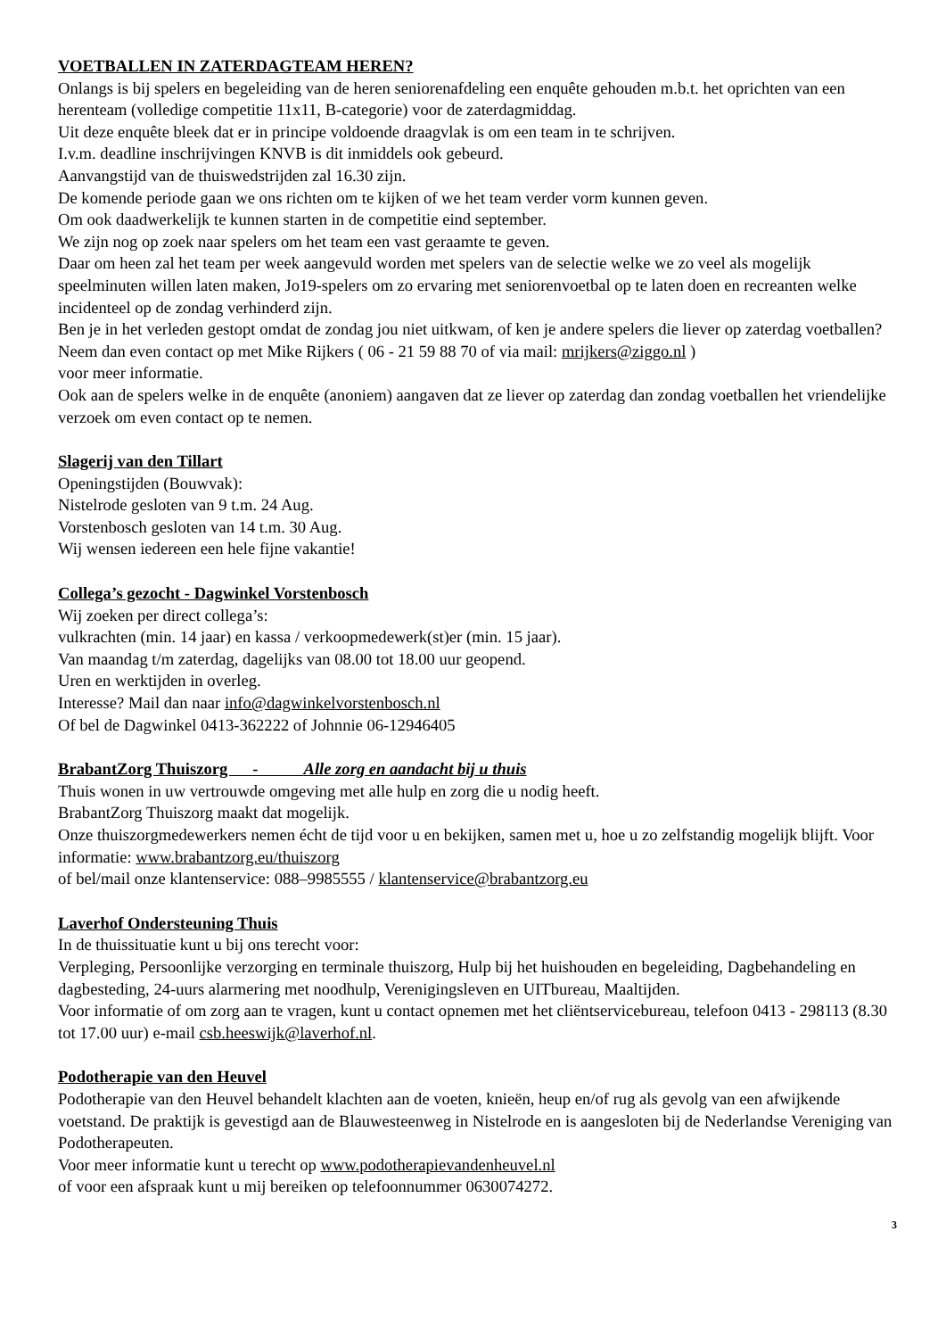VOETBALLEN IN ZATERDAGTEAM HEREN?
Onlangs is bij spelers en begeleiding van de heren seniorenafdeling een enquête gehouden m.b.t. het oprichten van een herenteam (volledige competitie 11x11, B-categorie) voor de zaterdagmiddag.
Uit deze enquête bleek dat er in principe voldoende draagvlak is om een team in te schrijven.
I.v.m. deadline inschrijvingen KNVB is dit inmiddels ook gebeurd.
Aanvangstijd van de thuiswedstrijden zal 16.30 zijn.
De komende periode gaan we ons richten om te kijken of we het team verder vorm kunnen geven.
Om ook daadwerkelijk te kunnen starten in de competitie eind september.
We zijn nog op zoek naar spelers om het team een vast geraamte te geven.
Daar om heen zal het team per week aangevuld worden met spelers van de selectie welke we zo veel als mogelijk speelminuten willen laten maken, Jo19-spelers om zo ervaring met seniorenvoetbal op te laten doen en recreanten welke incidenteel op de zondag verhinderd zijn.
Ben je in het verleden gestopt omdat de zondag jou niet uitkwam, of ken je andere spelers die liever op zaterdag voetballen?
Neem dan even contact op met Mike Rijkers ( 06 - 21 59 88 70 of via mail: mrijkers@ziggo.nl )
voor meer informatie.
Ook aan de spelers welke in de enquête (anoniem) aangaven dat ze liever op zaterdag dan zondag voetballen het vriendelijke verzoek om even contact op te nemen.
Slagerij van den Tillart
Openingstijden (Bouwvak):
Nistelrode gesloten van 9 t.m. 24 Aug.
Vorstenbosch gesloten van 14 t.m. 30 Aug.
Wij wensen iedereen een hele fijne vakantie!
Collega’s gezocht - Dagwinkel Vorstenbosch
Wij zoeken per direct collega’s:
vulkrachten (min. 14 jaar) en kassa / verkoopmedewerk(st)er (min. 15 jaar).
Van maandag t/m zaterdag, dagelijks van 08.00 tot 18.00 uur geopend.
Uren en werktijden in overleg.
Interesse? Mail dan naar info@dagwinkelvorstenbosch.nl
Of bel de Dagwinkel 0413-362222 of Johnnie 06-12946405
BrabantZorg Thuiszorg - Alle zorg en aandacht bij u thuis
Thuis wonen in uw vertrouwde omgeving met alle hulp en zorg die u nodig heeft.
BrabantZorg Thuiszorg maakt dat mogelijk.
Onze thuiszorgmedewerkers nemen écht de tijd voor u en bekijken, samen met u, hoe u zo zelfstandig mogelijk blijft. Voor informatie: www.brabantzorg.eu/thuiszorg
of bel/mail onze klantenservice: 088–9985555 / klantenservice@brabantzorg.eu
Laverhof Ondersteuning Thuis
In de thuissituatie kunt u bij ons terecht voor:
Verpleging, Persoonlijke verzorging en terminale thuiszorg, Hulp bij het huishouden en begeleiding, Dagbehandeling en dagbesteding, 24-uurs alarmering met noodhulp, Verenigingsleven en UITbureau, Maaltijden.
Voor informatie of om zorg aan te vragen, kunt u contact opnemen met het cliëntservicebureau, telefoon 0413 - 298113 (8.30 tot 17.00 uur) e-mail csb.heeswijk@laverhof.nl.
Podotherapie van den Heuvel
Podotherapie van den Heuvel behandelt klachten aan de voeten, knieën, heup en/of rug als gevolg van een afwijkende voetstand. De praktijk is gevestigd aan de Blauwesteenweg in Nistelrode en is aangesloten bij de Nederlandse Vereniging van Podotherapeuten.
Voor meer informatie kunt u terecht op www.podotherapievandenheuvel.nl
of voor een afspraak kunt u mij bereiken op telefoonnummer 0630074272.
3